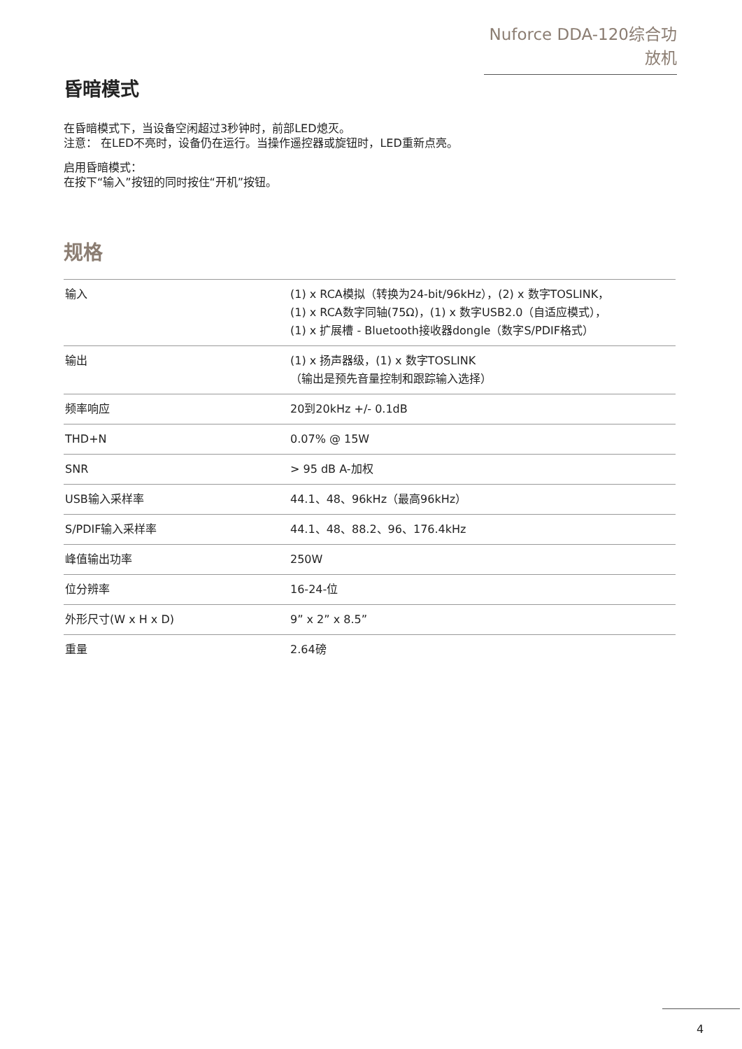Nuforce DDA-120综合功放机
昏暗模式
在昏暗模式下，当设备空闲超过3秒钟时，前部LED熄灭。
注意： 在LED不亮时，设备仍在运行。当操作遥控器或旋钮时，LED重新点亮。
启用昏暗模式：
在按下“输入”按钮的同时按住“开机”按钮。
规格
| 输入 | (1) x RCA模拟（转换为24-bit/96kHz），(2) x 数字TOSLINK， (1) x RCA数字同轴(75Ω)，(1) x 数字USB2.0（自适应模式）， (1) x 扩展槽 - Bluetooth接收器dongle（数字S/PDIF格式） |
| 输出 | (1) x 扬声器级，(1) x 数字TOSLINK （输出是预先音量控制和跟踪输入选择） |
| 频率响应 | 20到20kHz +/- 0.1dB |
| THD+N | 0.07% @ 15W |
| SNR | > 95 dB A-加权 |
| USB输入采样率 | 44.1、48、96kHz（最高96kHz） |
| S/PDIF输入采样率 | 44.1、48、88.2、96、176.4kHz |
| 峰值输出功率 | 250W |
| 位分辨率 | 16-24-位 |
| 外形尺寸(W x H x D) | 9” x 2” x 8.5” |
| 重量 | 2.64磅 |
4